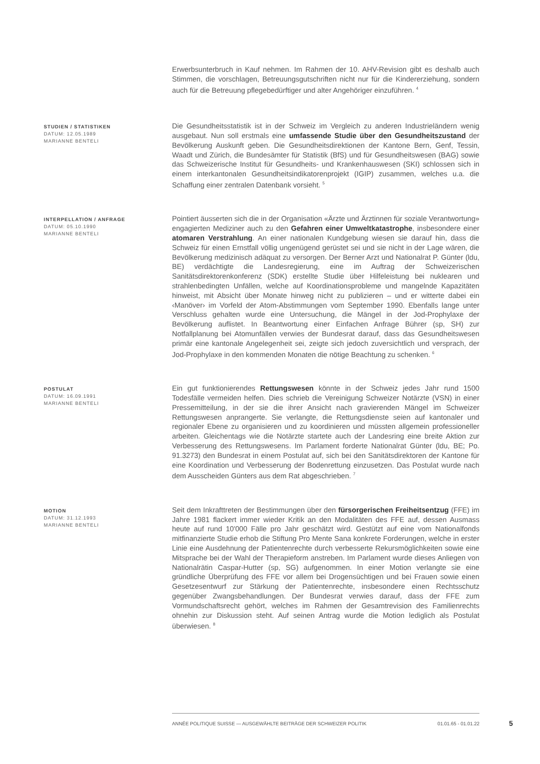Erwerbsunterbruch in Kauf nehmen. Im Rahmen der 10. AHV-Revision gibt es deshalb auch Stimmen, die vorschlagen, Betreuungsgutschriften nicht nur für die Kindererziehung, sondern auch für die Betreuung pflegebedürftiger und alter Angehöriger einzuführen. <sup>4</sup>
STUDIEN / STATISTIKEN
DATUM: 12.05.1989
MARIANNE BENTELI
Die Gesundheitsstatistik ist in der Schweiz im Vergleich zu anderen Industrieländern wenig ausgebaut. Nun soll erstmals eine umfassende Studie über den Gesundheitszustand der Bevölkerung Auskunft geben. Die Gesundheitsdirektionen der Kantone Bern, Genf, Tessin, Waadt und Zürich, die Bundesämter für Statistik (BfS) und für Gesundheitswesen (BAG) sowie das Schweizerische Institut für Gesundheits- und Krankenhauswesen (SKI) schlossen sich in einem interkantonalen Gesundheitsindikatorenprojekt (IGIP) zusammen, welches u.a. die Schaffung einer zentralen Datenbank vorsieht. <sup>5</sup>
INTERPELLATION / ANFRAGE
DATUM: 05.10.1990
MARIANNE BENTELI
Pointiert äusserten sich die in der Organisation «Ärzte und Ärztinnen für soziale Verantwortung» engagierten Mediziner auch zu den Gefahren einer Umweltkatastrophe, insbesondere einer atomaren Verstrahlung. An einer nationalen Kundgebung wiesen sie darauf hin, dass die Schweiz für einen Ernstfall völlig ungenügend gerüstet sei und sie nicht in der Lage wären, die Bevölkerung medizinisch adäquat zu versorgen. Der Berner Arzt und Nationalrat P. Günter (ldu, BE) verdächtigte die Landesregierung, eine im Auftrag der Schweizerischen Sanitätsdirektorenkonferenz (SDK) erstellte Studie über Hilfeleistung bei nuklearen und strahlenbedingten Unfällen, welche auf Koordinationsprobleme und mangelnde Kapazitäten hinweist, mit Absicht über Monate hinweg nicht zu publizieren – und er witterte dabei ein ‹Manöver› im Vorfeld der Atom-Abstimmungen vom September 1990. Ebenfalls lange unter Verschluss gehalten wurde eine Untersuchung, die Mängel in der Jod-Prophylaxe der Bevölkerung auflistet. In Beantwortung einer Einfachen Anfrage Bührer (sp, SH) zur Notfallplanung bei Atomunfällen verwies der Bundesrat darauf, dass das Gesundheitswesen primär eine kantonale Angelegenheit sei, zeigte sich jedoch zuversichtlich und versprach, der Jod-Prophylaxe in den kommenden Monaten die nötige Beachtung zu schenken. <sup>6</sup>
POSTULAT
DATUM: 16.09.1991
MARIANNE BENTELI
Ein gut funktionierendes Rettungswesen könnte in der Schweiz jedes Jahr rund 1500 Todesfälle vermeiden helfen. Dies schrieb die Vereinigung Schweizer Notärzte (VSN) in einer Pressemitteilung, in der sie die ihrer Ansicht nach gravierenden Mängel im Schweizer Rettungswesen anprangerte. Sie verlangte, die Rettungsdienste seien auf kantonaler und regionaler Ebene zu organisieren und zu koordinieren und müssten allgemein professioneller arbeiten. Gleichentags wie die Notärzte startete auch der Landesring eine breite Aktion zur Verbesserung des Rettungswesens. Im Parlament forderte Nationalrat Günter (ldu, BE; Po. 91.3273) den Bundesrat in einem Postulat auf, sich bei den Sanitätsdirektoren der Kantone für eine Koordination und Verbesserung der Bodenrettung einzusetzen. Das Postulat wurde nach dem Ausscheiden Günters aus dem Rat abgeschrieben. <sup>7</sup>
MOTION
DATUM: 31.12.1993
MARIANNE BENTELI
Seit dem Inkrafttreten der Bestimmungen über den fürsorgerischen Freiheitsentzug (FFE) im Jahre 1981 flackert immer wieder Kritik an den Modalitäten des FFE auf, dessen Ausmass heute auf rund 10'000 Fälle pro Jahr geschätzt wird. Gestützt auf eine vom Nationalfonds mitfinanzierte Studie erhob die Stiftung Pro Mente Sana konkrete Forderungen, welche in erster Linie eine Ausdehnung der Patientenrechte durch verbesserte Rekursmöglichkeiten sowie eine Mitsprache bei der Wahl der Therapieform anstreben. Im Parlament wurde dieses Anliegen von Nationalrätin Caspar-Hutter (sp, SG) aufgenommen. In einer Motion verlangte sie eine gründliche Überprüfung des FFE vor allem bei Drogensüchtigen und bei Frauen sowie einen Gesetzesentwurf zur Stärkung der Patientenrechte, insbesondere einen Rechtsschutz gegenüber Zwangsbehandlungen. Der Bundesrat verwies darauf, dass der FFE zum Vormundschaftsrecht gehört, welches im Rahmen der Gesamtrevision des Familienrechts ohnehin zur Diskussion steht. Auf seinen Antrag wurde die Motion lediglich als Postulat überwiesen. <sup>8</sup>
ANNÉE POLITIQUE SUISSE — AUSGEWÄHLTE BEITRÄGE DER SCHWEIZER POLITIK 01.01.65 - 01.01.22
5